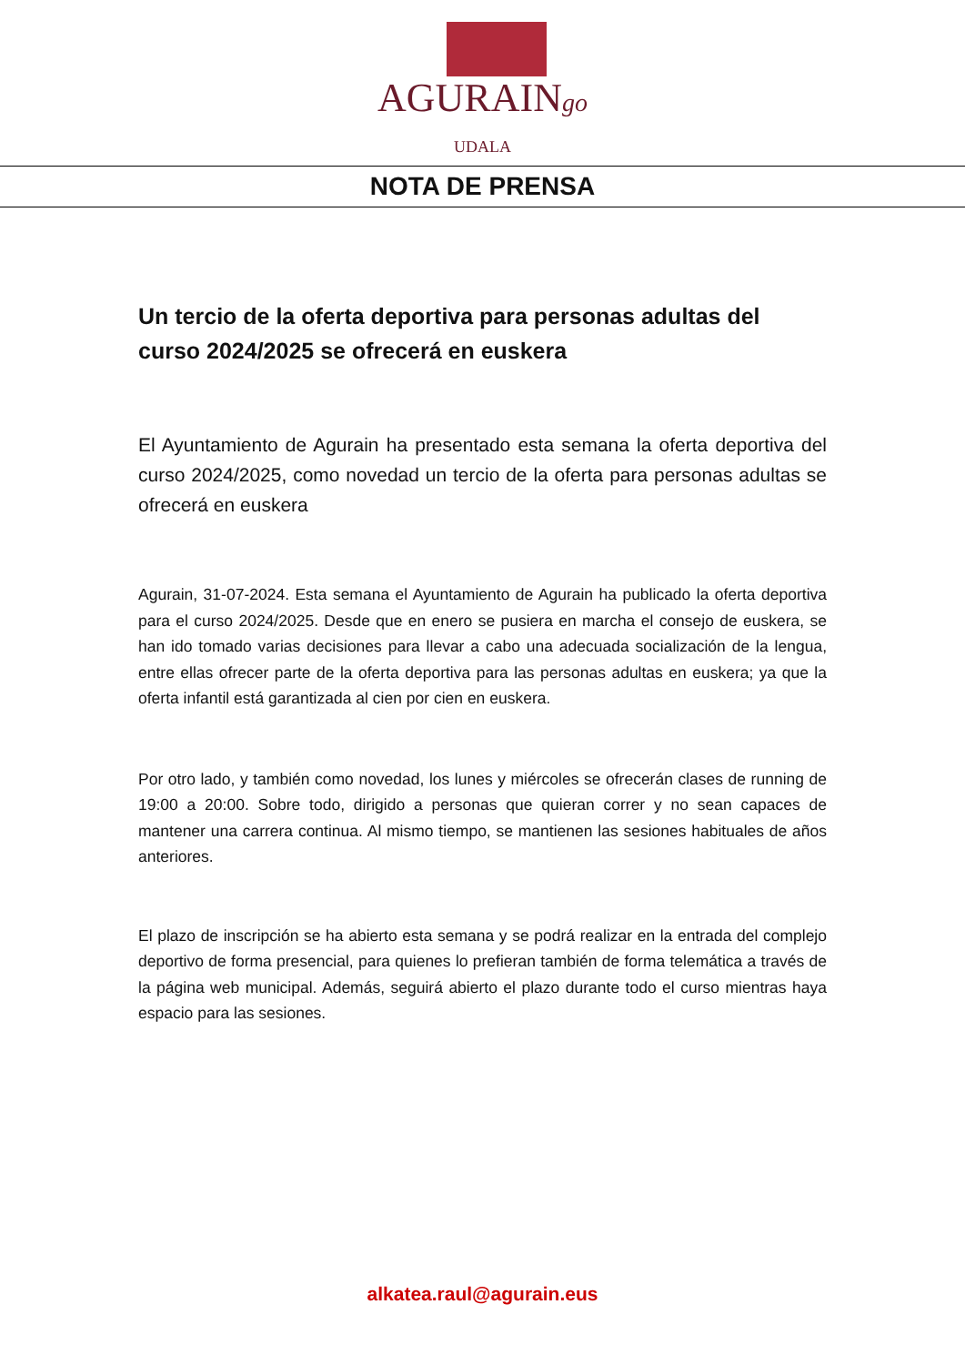AGURAINgo
UDALA
NOTA DE PRENSA
Un tercio de la oferta deportiva para personas adultas del curso 2024/2025 se ofrecerá en euskera
El Ayuntamiento de Agurain ha presentado esta semana la oferta deportiva del curso 2024/2025, como novedad un tercio de la oferta para personas adultas se ofrecerá en euskera
Agurain, 31-07-2024. Esta semana el Ayuntamiento de Agurain ha publicado la oferta deportiva para el curso 2024/2025. Desde que en enero se pusiera en marcha el consejo de euskera, se han ido tomado varias decisiones para llevar a cabo una adecuada socialización de la lengua, entre ellas ofrecer parte de la oferta deportiva para las personas adultas en euskera; ya que la oferta infantil está garantizada al cien por cien en euskera.
Por otro lado, y también como novedad, los lunes y miércoles se ofrecerán clases de running de 19:00 a 20:00. Sobre todo, dirigido a personas que quieran correr y no sean capaces de mantener una carrera continua. Al mismo tiempo, se mantienen las sesiones habituales de años anteriores.
El plazo de inscripción se ha abierto esta semana y se podrá realizar en la entrada del complejo deportivo de forma presencial, para quienes lo prefieran también de forma telemática a través de la página web municipal. Además, seguirá abierto el plazo durante todo el curso mientras haya espacio para las sesiones.
alkatea.raul@agurain.eus